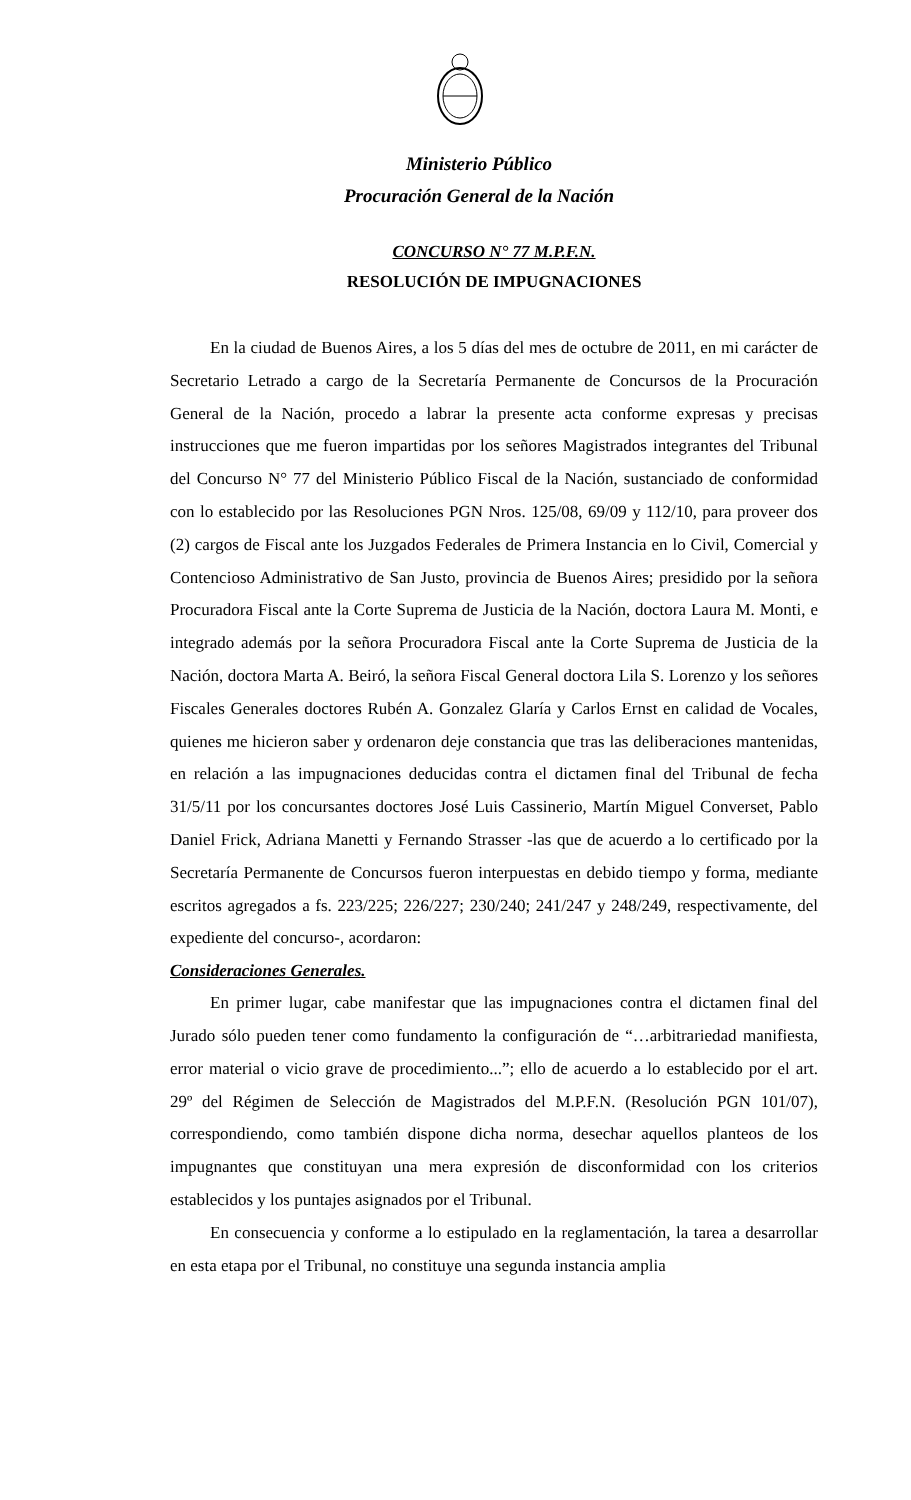Ministerio Público
Procuración General de la Nación
CONCURSO N° 77 M.P.F.N.
RESOLUCIÓN DE IMPUGNACIONES
En la ciudad de Buenos Aires, a los 5 días del mes de octubre de 2011, en mi carácter de Secretario Letrado a cargo de la Secretaría Permanente de Concursos de la Procuración General de la Nación, procedo a labrar la presente acta conforme expresas y precisas instrucciones que me fueron impartidas por los señores Magistrados integrantes del Tribunal del Concurso N° 77 del Ministerio Público Fiscal de la Nación, sustanciado de conformidad con lo establecido por las Resoluciones PGN Nros. 125/08, 69/09 y 112/10, para proveer dos (2) cargos de Fiscal ante los Juzgados Federales de Primera Instancia en lo Civil, Comercial y Contencioso Administrativo de San Justo, provincia de Buenos Aires; presidido por la señora Procuradora Fiscal ante la Corte Suprema de Justicia de la Nación, doctora Laura M. Monti, e integrado además por la señora Procuradora Fiscal ante la Corte Suprema de Justicia de la Nación, doctora Marta A. Beiró, la señora Fiscal General doctora Lila S. Lorenzo y los señores Fiscales Generales doctores Rubén A. Gonzalez Glaría y Carlos Ernst en calidad de Vocales, quienes me hicieron saber y ordenaron deje constancia que tras las deliberaciones mantenidas, en relación a las impugnaciones deducidas contra el dictamen final del Tribunal de fecha 31/5/11 por los concursantes doctores José Luis Cassinerio, Martín Miguel Converset, Pablo Daniel Frick, Adriana Manetti y Fernando Strasser -las que de acuerdo a lo certificado por la Secretaría Permanente de Concursos fueron interpuestas en debido tiempo y forma, mediante escritos agregados a fs. 223/225; 226/227; 230/240; 241/247 y 248/249, respectivamente, del expediente del concurso-, acordaron:
Consideraciones Generales.
En primer lugar, cabe manifestar que las impugnaciones contra el dictamen final del Jurado sólo pueden tener como fundamento la configuración de “…arbitrariedad manifiesta, error material o vicio grave de procedimiento...”; ello de acuerdo a lo establecido por el art. 29º del Régimen de Selección de Magistrados del M.P.F.N. (Resolución PGN 101/07), correspondiendo, como también dispone dicha norma, desechar aquellos planteos de los impugnantes que constituyan una mera expresión de disconformidad con los criterios establecidos y los puntajes asignados por el Tribunal.
En consecuencia y conforme a lo estipulado en la reglamentación, la tarea a desarrollar en esta etapa por el Tribunal, no constituye una segunda instancia amplia